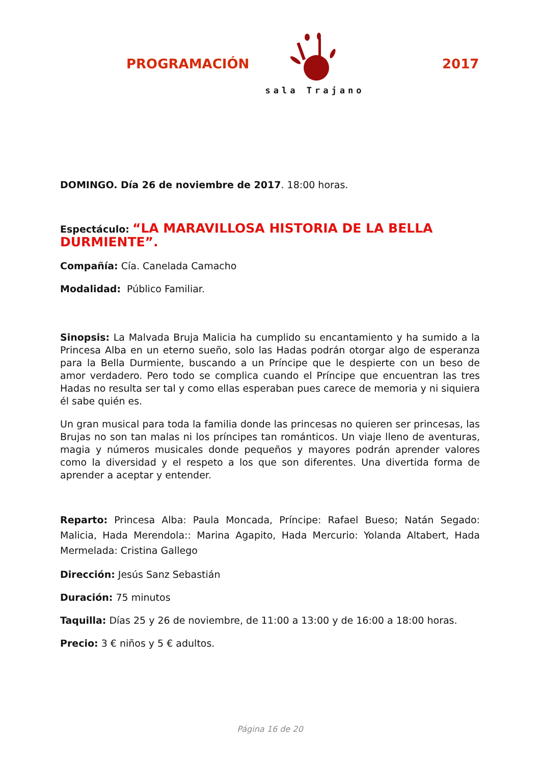PROGRAMACIÓN
sala Trajano
2017
DOMINGO. Día 26 de noviembre de 2017. 18:00 horas.
Espectáculo: “LA MARAVILLOSA HISTORIA DE LA BELLA DURMIENTE”.
Compañía: Cía. Canelada Camacho
Modalidad: Público Familiar.
Sinopsis: La Malvada Bruja Malicia ha cumplido su encantamiento y ha sumido a la Princesa Alba en un eterno sueño, solo las Hadas podrán otorgar algo de esperanza para la Bella Durmiente, buscando a un Príncipe que le despierte con un beso de amor verdadero. Pero todo se complica cuando el Príncipe que encuentran las tres Hadas no resulta ser tal y como ellas esperaban pues carece de memoria y ni siquiera él sabe quién es.
Un gran musical para toda la familia donde las princesas no quieren ser princesas, las Brujas no son tan malas ni los príncipes tan románticos. Un viaje lleno de aventuras, magia y números musicales donde pequeños y mayores podrán aprender valores como la diversidad y el respeto a los que son diferentes. Una divertida forma de aprender a aceptar y entender.
Reparto: Princesa Alba: Paula Moncada, Príncipe: Rafael Bueso; Natán Segado: Malicia, Hada Merendola:: Marina Agapito, Hada Mercurio: Yolanda Altabert, Hada Mermelada: Cristina Gallego
Dirección: Jesús Sanz Sebastián
Duración: 75 minutos
Taquilla: Días 25 y 26 de noviembre, de 11:00 a 13:00 y de 16:00 a 18:00 horas.
Precio: 3 € niños y 5 € adultos.
Página 16 de 20